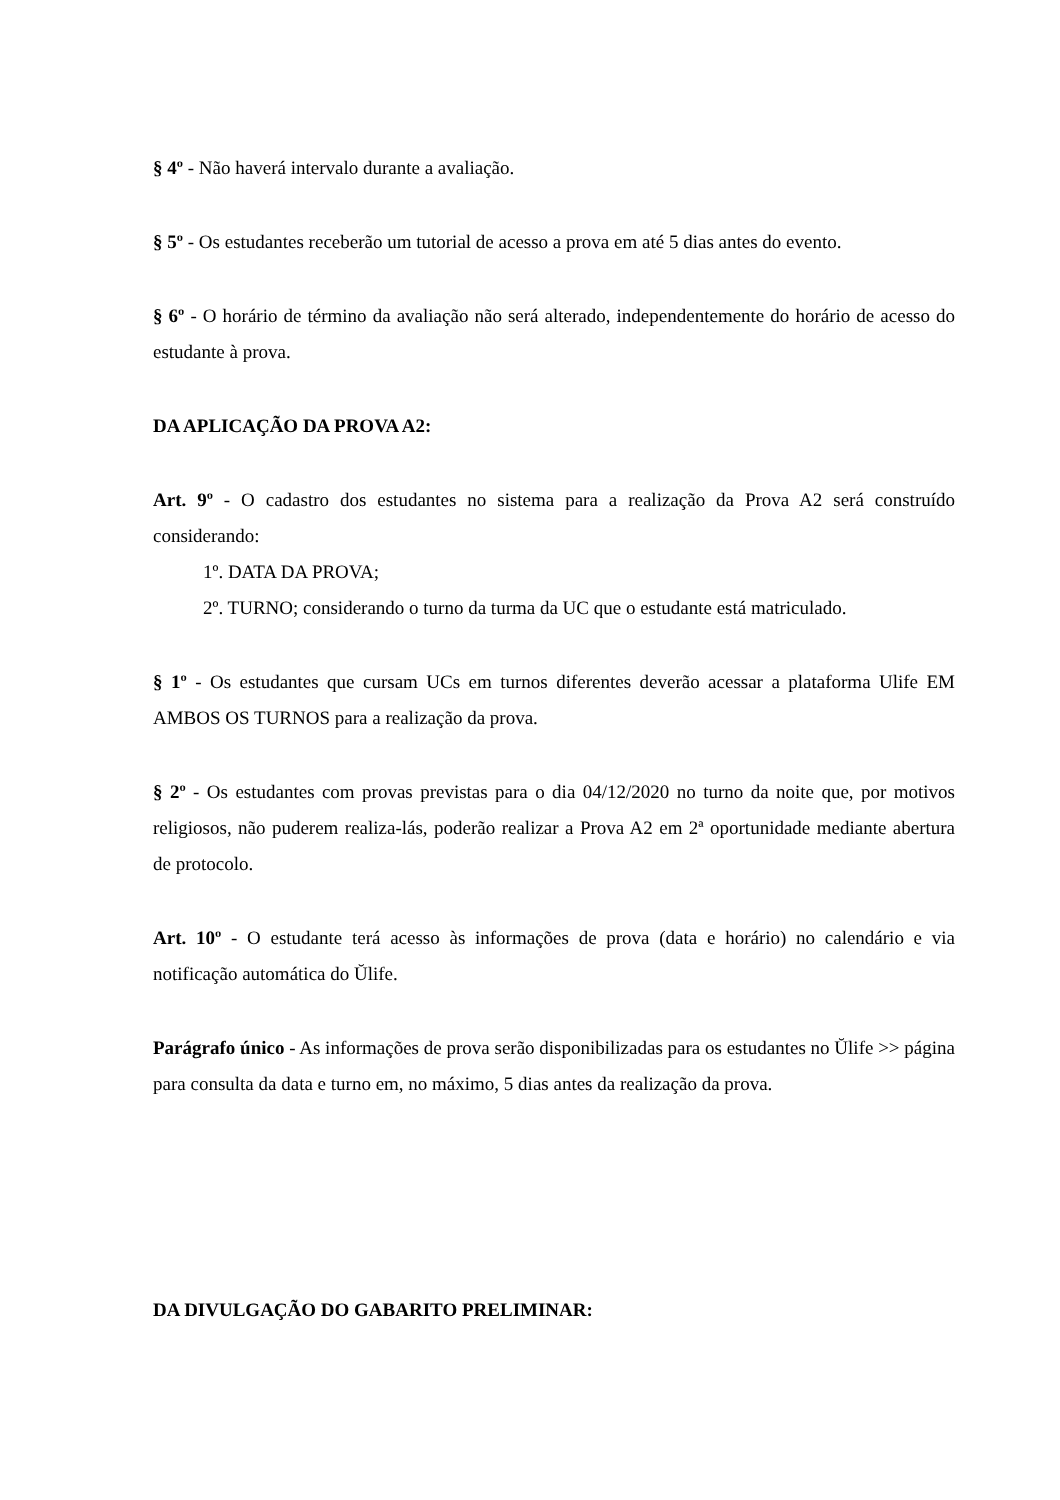§ 4º - Não haverá intervalo durante a avaliação.
§ 5º - Os estudantes receberão um tutorial de acesso a prova em até 5 dias antes do evento.
§ 6º - O horário de término da avaliação não será alterado, independentemente do horário de acesso do estudante à prova.
DA APLICAÇÃO DA PROVA A2:
Art. 9º - O cadastro dos estudantes no sistema para a realização da Prova A2 será construído considerando:
1º. DATA DA PROVA;
2º. TURNO; considerando o turno da turma da UC que o estudante está matriculado.
§ 1º - Os estudantes que cursam UCs em turnos diferentes deverão acessar a plataforma Ulife EM AMBOS OS TURNOS para a realização da prova.
§ 2º - Os estudantes com provas previstas para o dia 04/12/2020 no turno da noite que, por motivos religiosos, não puderem realiza-lás, poderão realizar a Prova A2 em 2ª oportunidade mediante abertura de protocolo.
Art. 10º - O estudante terá acesso às informações de prova (data e horário) no calendário e via notificação automática do Ŭlife.
Parágrafo único - As informações de prova serão disponibilizadas para os estudantes no Ŭlife >> página para consulta da data e turno em, no máximo, 5 dias antes da realização da prova.
DA DIVULGAÇÃO DO GABARITO PRELIMINAR: